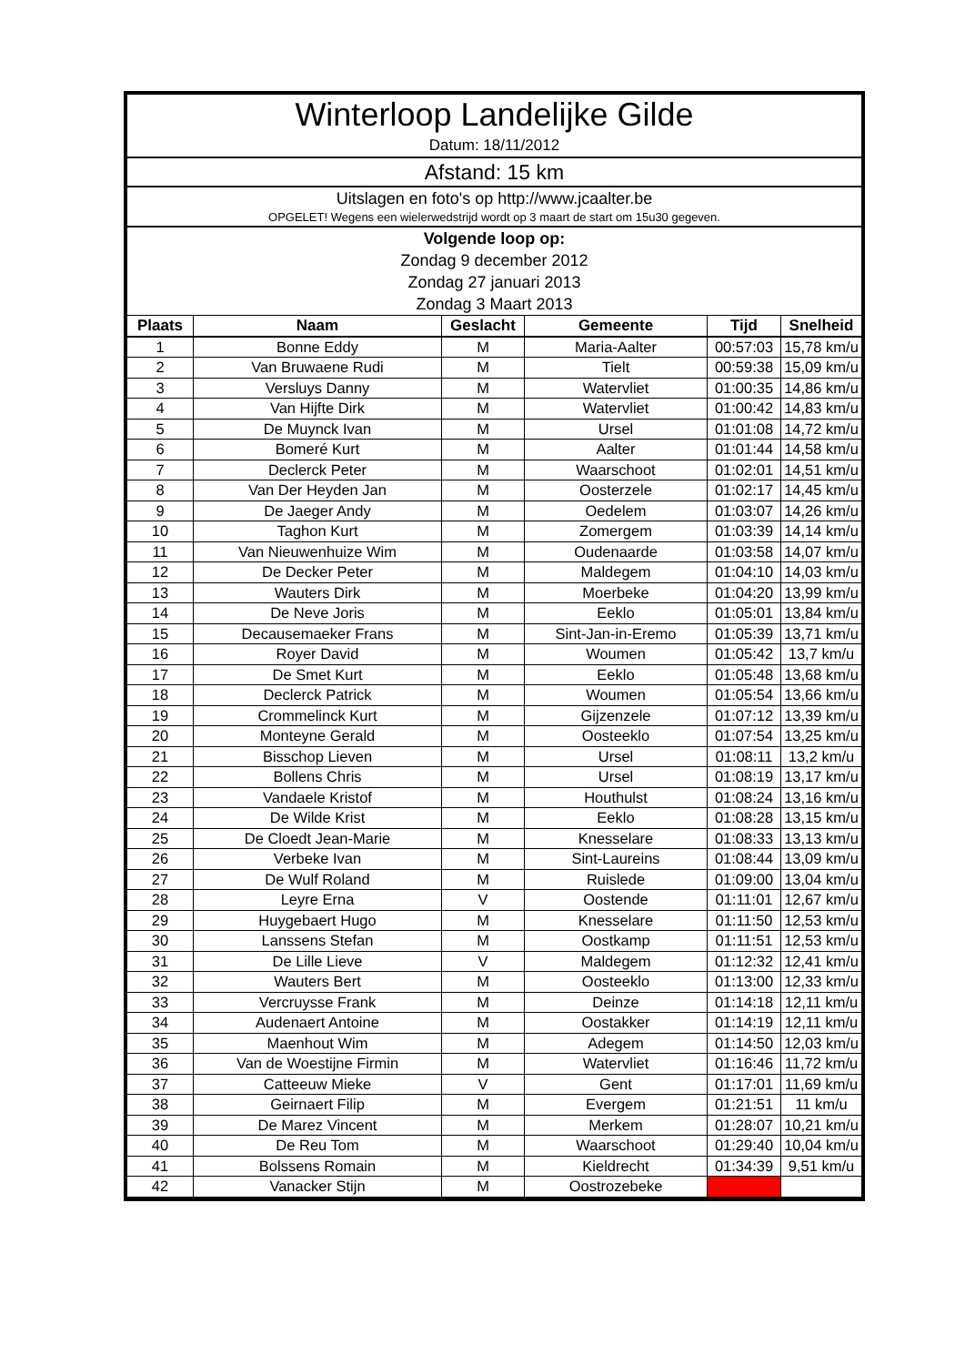Winterloop Landelijke Gilde
Datum: 18/11/2012
Afstand: 15 km
Uitslagen en foto's op http://www.jcaalter.be
OPGELET! Wegens een wielerwedstrijd wordt op 3 maart de start om 15u30 gegeven.
Volgende loop op:
Zondag 9 december 2012
Zondag 27 januari 2013
Zondag 3 Maart 2013
| Plaats | Naam | Geslacht | Gemeente | Tijd | Snelheid |
| --- | --- | --- | --- | --- | --- |
| 1 | Bonne Eddy | M | Maria-Aalter | 00:57:03 | 15,78 km/u |
| 2 | Van Bruwaene Rudi | M | Tielt | 00:59:38 | 15,09 km/u |
| 3 | Versluys Danny | M | Watervliet | 01:00:35 | 14,86 km/u |
| 4 | Van Hijfte Dirk | M | Watervliet | 01:00:42 | 14,83 km/u |
| 5 | De Muynck Ivan | M | Ursel | 01:01:08 | 14,72 km/u |
| 6 | Bomeré Kurt | M | Aalter | 01:01:44 | 14,58 km/u |
| 7 | Declerck Peter | M | Waarschoot | 01:02:01 | 14,51 km/u |
| 8 | Van Der Heyden Jan | M | Oosterzele | 01:02:17 | 14,45 km/u |
| 9 | De Jaeger Andy | M | Oedelem | 01:03:07 | 14,26 km/u |
| 10 | Taghon Kurt | M | Zomergem | 01:03:39 | 14,14 km/u |
| 11 | Van Nieuwenhuize Wim | M | Oudenaarde | 01:03:58 | 14,07 km/u |
| 12 | De Decker Peter | M | Maldegem | 01:04:10 | 14,03 km/u |
| 13 | Wauters Dirk | M | Moerbeke | 01:04:20 | 13,99 km/u |
| 14 | De Neve Joris | M | Eeklo | 01:05:01 | 13,84 km/u |
| 15 | Decausemaeker Frans | M | Sint-Jan-in-Eremo | 01:05:39 | 13,71 km/u |
| 16 | Royer David | M | Woumen | 01:05:42 | 13,7 km/u |
| 17 | De Smet Kurt | M | Eeklo | 01:05:48 | 13,68 km/u |
| 18 | Declerck Patrick | M | Woumen | 01:05:54 | 13,66 km/u |
| 19 | Crommelinck Kurt | M | Gijzenzele | 01:07:12 | 13,39 km/u |
| 20 | Monteyne Gerald | M | Oosteeklo | 01:07:54 | 13,25 km/u |
| 21 | Bisschop Lieven | M | Ursel | 01:08:11 | 13,2 km/u |
| 22 | Bollens Chris | M | Ursel | 01:08:19 | 13,17 km/u |
| 23 | Vandaele Kristof | M | Houthulst | 01:08:24 | 13,16 km/u |
| 24 | De Wilde Krist | M | Eeklo | 01:08:28 | 13,15 km/u |
| 25 | De Cloedt Jean-Marie | M | Knesselare | 01:08:33 | 13,13 km/u |
| 26 | Verbeke Ivan | M | Sint-Laureins | 01:08:44 | 13,09 km/u |
| 27 | De Wulf Roland | M | Ruislede | 01:09:00 | 13,04 km/u |
| 28 | Leyre Erna | V | Oostende | 01:11:01 | 12,67 km/u |
| 29 | Huygebaert Hugo | M | Knesselare | 01:11:50 | 12,53 km/u |
| 30 | Lanssens Stefan | M | Oostkamp | 01:11:51 | 12,53 km/u |
| 31 | De Lille Lieve | V | Maldegem | 01:12:32 | 12,41 km/u |
| 32 | Wauters Bert | M | Oosteeklo | 01:13:00 | 12,33 km/u |
| 33 | Vercruysse Frank | M | Deinze | 01:14:18 | 12,11 km/u |
| 34 | Audenaert Antoine | M | Oostakker | 01:14:19 | 12,11 km/u |
| 35 | Maenhout Wim | M | Adegem | 01:14:50 | 12,03 km/u |
| 36 | Van de Woestijne Firmin | M | Watervliet | 01:16:46 | 11,72 km/u |
| 37 | Catteeuw Mieke | V | Gent | 01:17:01 | 11,69 km/u |
| 38 | Geirnaert Filip | M | Evergem | 01:21:51 | 11 km/u |
| 39 | De Marez Vincent | M | Merkem | 01:28:07 | 10,21 km/u |
| 40 | De Reu Tom | M | Waarschoot | 01:29:40 | 10,04 km/u |
| 41 | Bolssens Romain | M | Kieldrecht | 01:34:39 | 9,51 km/u |
| 42 | Vanacker Stijn | M | Oostrozebeke | | |